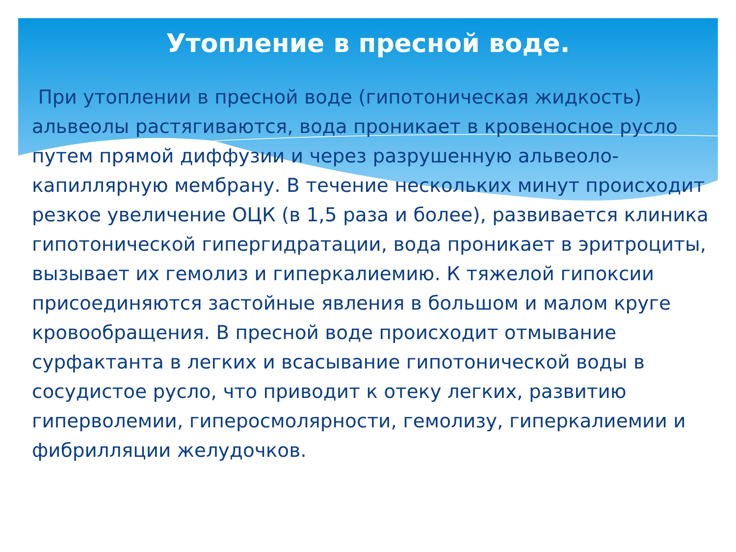Утопление в пресной воде.
При утоплении в пресной воде (гипотоническая жидкость) альвеолы растягиваются, вода проникает в кровеносное русло путем прямой диффузии и через разрушенную альвеоло-капиллярную мембрану. В течение нескольких минут происходит резкое увеличение ОЦК (в 1,5 раза и более), развивается клиника гипотонической гипергидратации, вода проникает в эритроциты, вызывает их гемолиз и гиперкалиемию. К тяжелой гипоксии присоединяются застойные явления в большом и малом круге кровообращения. В пресной воде происходит отмывание сурфактанта в легких и всасывание гипотонической воды в сосудистое русло, что приводит к отеку легких, развитию гиперволемии, гиперосмолярности, гемолизу, гиперкалиемии и фибрилляции желудочков.